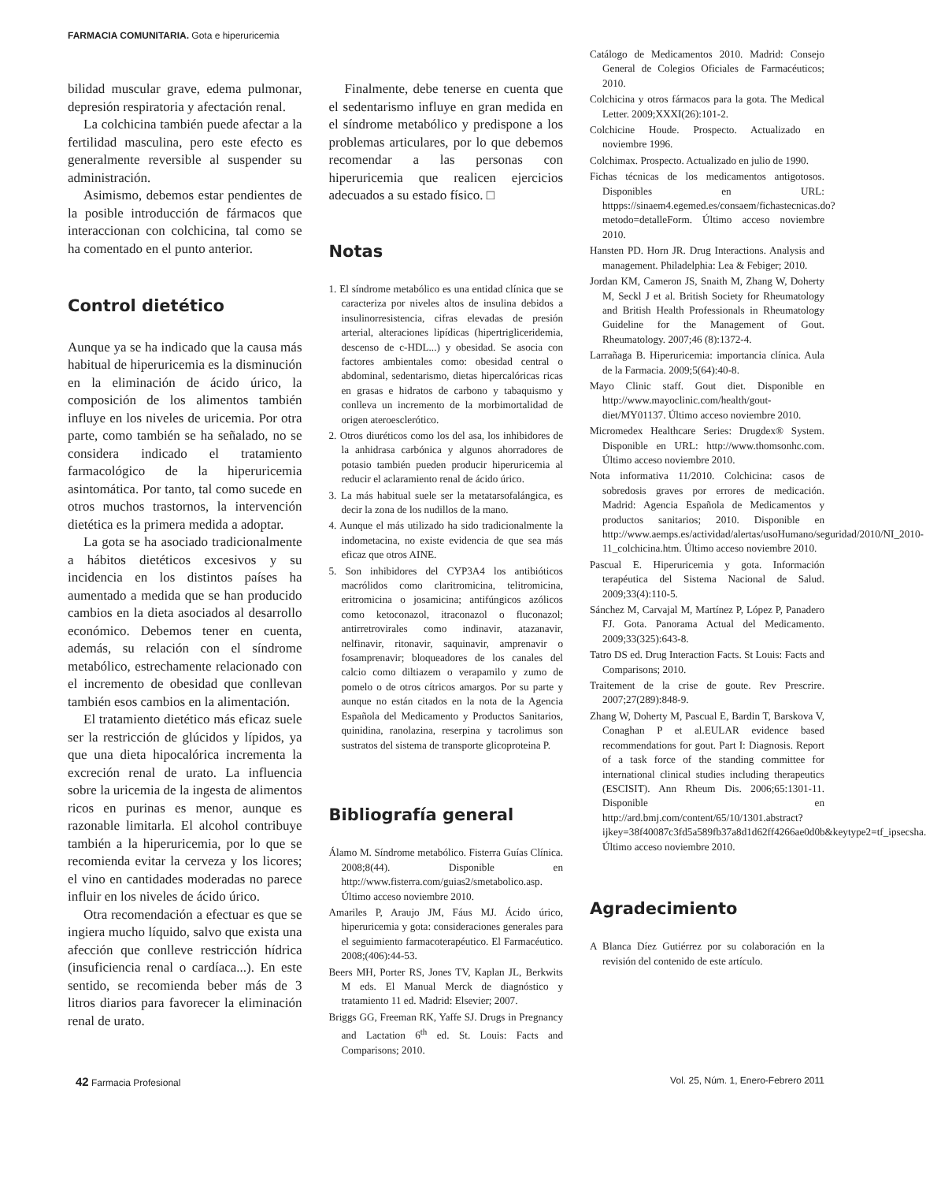FARMACIA COMUNITARIA. Gota e hiperuricemia
bilidad muscular grave, edema pulmonar, depresión respiratoria y afectación renal.
La colchicina también puede afectar a la fertilidad masculina, pero este efecto es generalmente reversible al suspender su administración.
Asimismo, debemos estar pendientes de la posible introducción de fármacos que interaccionan con colchicina, tal como se ha comentado en el punto anterior.
Control dietético
Aunque ya se ha indicado que la causa más habitual de hiperuricemia es la disminución en la eliminación de ácido úrico, la composición de los alimentos también influye en los niveles de uricemia. Por otra parte, como también se ha señalado, no se considera indicado el tratamiento farmacológico de la hiperuricemia asintomática. Por tanto, tal como sucede en otros muchos trastornos, la intervención dietética es la primera medida a adoptar.
La gota se ha asociado tradicionalmente a hábitos dietéticos excesivos y su incidencia en los distintos países ha aumentado a medida que se han producido cambios en la dieta asociados al desarrollo económico. Debemos tener en cuenta, además, su relación con el síndrome metabólico, estrechamente relacionado con el incremento de obesidad que conllevan también esos cambios en la alimentación.
El tratamiento dietético más eficaz suele ser la restricción de glúcidos y lípidos, ya que una dieta hipocalórica incrementa la excreción renal de urato. La influencia sobre la uricemia de la ingesta de alimentos ricos en purinas es menor, aunque es razonable limitarla. El alcohol contribuye también a la hiperuricemia, por lo que se recomienda evitar la cerveza y los licores; el vino en cantidades moderadas no parece influir en los niveles de ácido úrico.
Otra recomendación a efectuar es que se ingiera mucho líquido, salvo que exista una afección que conlleve restricción hídrica (insuficiencia renal o cardíaca...). En este sentido, se recomienda beber más de 3 litros diarios para favorecer la eliminación renal de urato.
Finalmente, debe tenerse en cuenta que el sedentarismo influye en gran medida en el síndrome metabólico y predispone a los problemas articulares, por lo que debemos recomendar a las personas con hiperuricemia que realicen ejercicios adecuados a su estado físico. □
Notas
1. El síndrome metabólico es una entidad clínica que se caracteriza por niveles altos de insulina debidos a insulinorresistencia, cifras elevadas de presión arterial, alteraciones lipídicas (hipertrigliceridemia, descenso de c-HDL...) y obesidad. Se asocia con factores ambientales como: obesidad central o abdominal, sedentarismo, dietas hipercalóricas ricas en grasas e hidratos de carbono y tabaquismo y conlleva un incremento de la morbimortalidad de origen ateroesclerótico.
2. Otros diuréticos como los del asa, los inhibidores de la anhidrasa carbónica y algunos ahorradores de potasio también pueden producir hiperuricemia al reducir el aclaramiento renal de ácido úrico.
3. La más habitual suele ser la metatarsofalángica, es decir la zona de los nudillos de la mano.
4. Aunque el más utilizado ha sido tradicionalmente la indometacina, no existe evidencia de que sea más eficaz que otros AINE.
5. Son inhibidores del CYP3A4 los antibióticos macrólidos como claritromicina, telitromicina, eritromicina o josamicina; antifúngicos azólicos como ketoconazol, itraconazol o fluconazol; antirretrovirales como indinavir, atazanavir, nelfinavir, ritonavir, saquinavir, amprenavir o fosamprenavir; bloqueadores de los canales del calcio como diltiazem o verapamilo y zumo de pomelo o de otros cítricos amargos. Por su parte y aunque no están citados en la nota de la Agencia Española del Medicamento y Productos Sanitarios, quinidina, ranolazina, reserpina y tacrolimus son sustratos del sistema de transporte glicoproteina P.
Bibliografía general
Álamo M. Síndrome metabólico. Fisterra Guías Clínica. 2008;8(44). Disponible en http://www.fisterra.com/guias2/smetabolico.asp. Último acceso noviembre 2010.
Amariles P, Araujo JM, Fáus MJ. Ácido úrico, hiperuricemia y gota: consideraciones generales para el seguimiento farmacoterapéutico. El Farmacéutico. 2008;(406):44-53.
Beers MH, Porter RS, Jones TV, Kaplan JL, Berkwits M eds. El Manual Merck de diagnóstico y tratamiento 11 ed. Madrid: Elsevier; 2007.
Briggs GG, Freeman RK, Yaffe SJ. Drugs in Pregnancy and Lactation 6<sup>th</sup> ed. St. Louis: Facts and Comparisons; 2010.
Catálogo de Medicamentos 2010. Madrid: Consejo General de Colegios Oficiales de Farmacéuticos; 2010.
Colchicina y otros fármacos para la gota. The Medical Letter. 2009;XXXI(26):101-2.
Colchicine Houde. Prospecto. Actualizado en noviembre 1996.
Colchimax. Prospecto. Actualizado en julio de 1990.
Fichas técnicas de los medicamentos antigotosos. Disponibles en URL: httpps://sinaem4.egemed.es/consaem/fichastecnicas.do?metodo=detalleForm. Último acceso noviembre 2010.
Hansten PD. Horn JR. Drug Interactions. Analysis and management. Philadelphia: Lea & Febiger; 2010.
Jordan KM, Cameron JS, Snaith M, Zhang W, Doherty M, Seckl J et al. British Society for Rheumatology and British Health Professionals in Rheumatology Guideline for the Management of Gout. Rheumatology. 2007;46 (8):1372-4.
Larrañaga B. Hiperuricemia: importancia clínica. Aula de la Farmacia. 2009;5(64):40-8.
Mayo Clinic staff. Gout diet. Disponible en http://www.mayoclinic.com/health/gout-diet/MY01137. Último acceso noviembre 2010.
Micromedex Healthcare Series: Drugdex® System. Disponible en URL: http://www.thomsonhc.com. Último acceso noviembre 2010.
Nota informativa 11/2010. Colchicina: casos de sobredosis graves por errores de medicación. Madrid: Agencia Española de Medicamentos y productos sanitarios; 2010. Disponible en http://www.aemps.es/actividad/alertas/usoHumano/seguridad/2010/NI_2010-11_colchicina.htm. Último acceso noviembre 2010.
Pascual E. Hiperuricemia y gota. Información terapéutica del Sistema Nacional de Salud. 2009;33(4):110-5.
Sánchez M, Carvajal M, Martínez P, López P, Panadero FJ. Gota. Panorama Actual del Medicamento. 2009;33(325):643-8.
Tatro DS ed. Drug Interaction Facts. St Louis: Facts and Comparisons; 2010.
Traitement de la crise de goute. Rev Prescrire. 2007;27(289):848-9.
Zhang W, Doherty M, Pascual E, Bardin T, Barskova V, Conaghan P et al.EULAR evidence based recommendations for gout. Part I: Diagnosis. Report of a task force of the standing committee for international clinical studies including therapeutics (ESCISIT). Ann Rheum Dis. 2006;65:1301-11. Disponible en http://ard.bmj.com/content/65/10/1301.abstract?ijkey=38f40087c3fd5a589fb37a8d1d62ff4266ae0d0b&keytype2=tf_ipsecsha. Último acceso noviembre 2010.
Agradecimiento
A Blanca Díez Gutiérrez por su colaboración en la revisión del contenido de este artículo.
42 Farmacia Profesional Vol. 25, Núm. 1, Enero-Febrero 2011